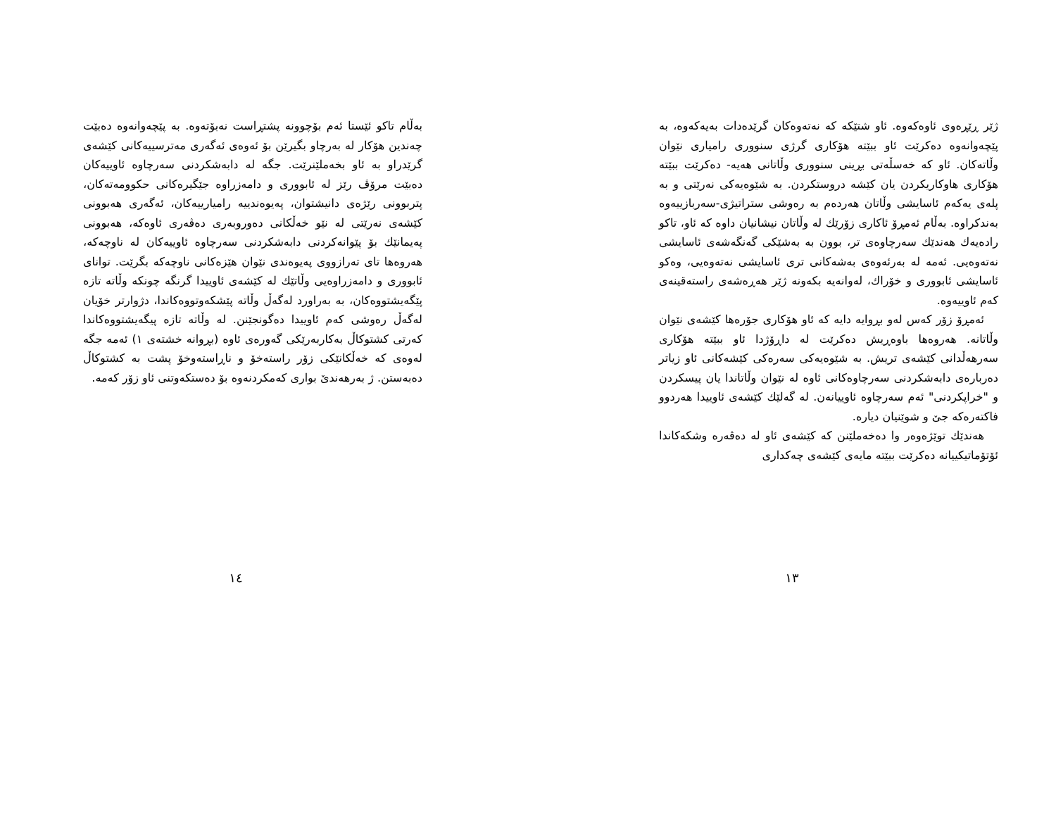ژێر ڕێڕەوی ئاوەکەوە. ئاو شتێکە کە نەتەوەکان گرێدەدات بەیەکەوە، بە پێچەوانەوە دەکرێت ئاو ببێتە هۆکاری گرژی سنووری رامیاری نێوان وڵاتەکان. ئاو کە خەسڵەتی بڕینی سنووری وڵاتانی هەیە- دەکرێت ببێتە هۆکاری هاوکاریکردن یان کێشە دروستکردن. بە شێوەیەکی نەرێتی و بە پلەی یەکەم ئاسایشی وڵاتان هەردەم بە رەوشی ستراتیژی-سەربازییەوە بەندکراوە. بەڵام ئەمڕۆ ئاکاری زۆرێك لە وڵاتان نیشانیان داوە کە ئاو، تاکو رادەیەك هەندێك سەرچاوەی تر، بوون بە بەشێکی گەنگەشەی ئاسایشی نەتەوەیی. ئەمە لە بەرئەوەی بەشەکانی تری ئاسایشی نەتەوەیی، وەکو ئاسایشی ئابووری و خۆراك، لەوانەیە بکەونە ژێر هەڕەشەی راستەقینەی کەم ئاوییەوە.
ئەمڕۆ زۆر کەس لەو بڕوایە دایە کە ئاو هۆکاری جۆرەها کێشەی نێوان وڵاتانە. هەروەها باوەڕیش دەکرێت لە داڕۆژدا ئاو ببێتە هۆکاری سەرهەڵدانی کێشەی تریش. بە شێوەیەکی سەرەکی کێشەکانی ئاو زیاتر دەربارەی دابەشکردنی سەرچاوەکانی ئاوە لە نێوان وڵاتاندا یان پیسکردن و "خراپکردنی" ئەم سەرچاوە ئاوییانەن. لە گەلێك کێشەی ئاوییدا هەردوو فاکتەرەکە جێ و شوێنیان دیارە.
هەندێك توێژەوەر وا دەخەملێنن کە کێشەی ئاو لە دەڤەرە وشکەکاندا ئۆتۆماتیکییانە دەکرێت ببێتە مایەی کێشەی چەکداری
١٣
بەڵام تاکو ئێستا ئەم بۆچوونە پشتڕاست نەبۆتەوە. بە پێچەوانەوە دەبێت چەندین هۆکار لە بەرچاو بگیرێن بۆ ئەوەی ئەگەری مەترسییەکانی کێشەی گرێدراو بە ئاو بخەملێنرێت. جگە لە دابەشکردنی سەرچاوە ئاوییەکان دەبێت مرۆڤ رێز لە ئابووری و دامەزراوە جێگیرەکانی حکوومەتەکان، پتربوونی رێژەی دانیشتوان، پەیوەندییە رامیارییەکان، ئەگەری هەبوونی کێشەی نەرێتی لە نێو خەڵکانی دەوروبەری دەڤەری ئاوەکە، هەبوونی پەیمانێك بۆ پێوانەکردنی دابەشکردنی سەرچاوە ئاوییەکان لە ناوچەکە، هەروەها تای تەرازووی پەیوەندی نێوان هێزەکانی ناوچەکە بگرێت. توانای ئابووری و دامەزراوەیی وڵاتێك لە کێشەی ئاوییدا گرنگە چونکە وڵاتە تازە پێگەیشتووەکان، بە بەراورد لەگەڵ وڵاتە پێشکەوتووەکاندا، دژوارتر خۆیان لەگەڵ رەوشی کەم ئاوییدا دەگونجێنن. لە وڵاتە تازە پیگەیشتووەکاندا کەرتی کشتوکاڵ بەکاربەرێکی گەورەی ئاوە (بڕوانە خشتەی ١) ئەمە جگە لەوەی کە خەڵکانێکی زۆر راستەخۆ و ناڕاستەوخۆ پشت بە کشتوکاڵ دەبەستن. ژ بەرهەندێ بواری کەمکردنەوە بۆ دەستکەوتنی ئاو زۆر کەمە.
١٤